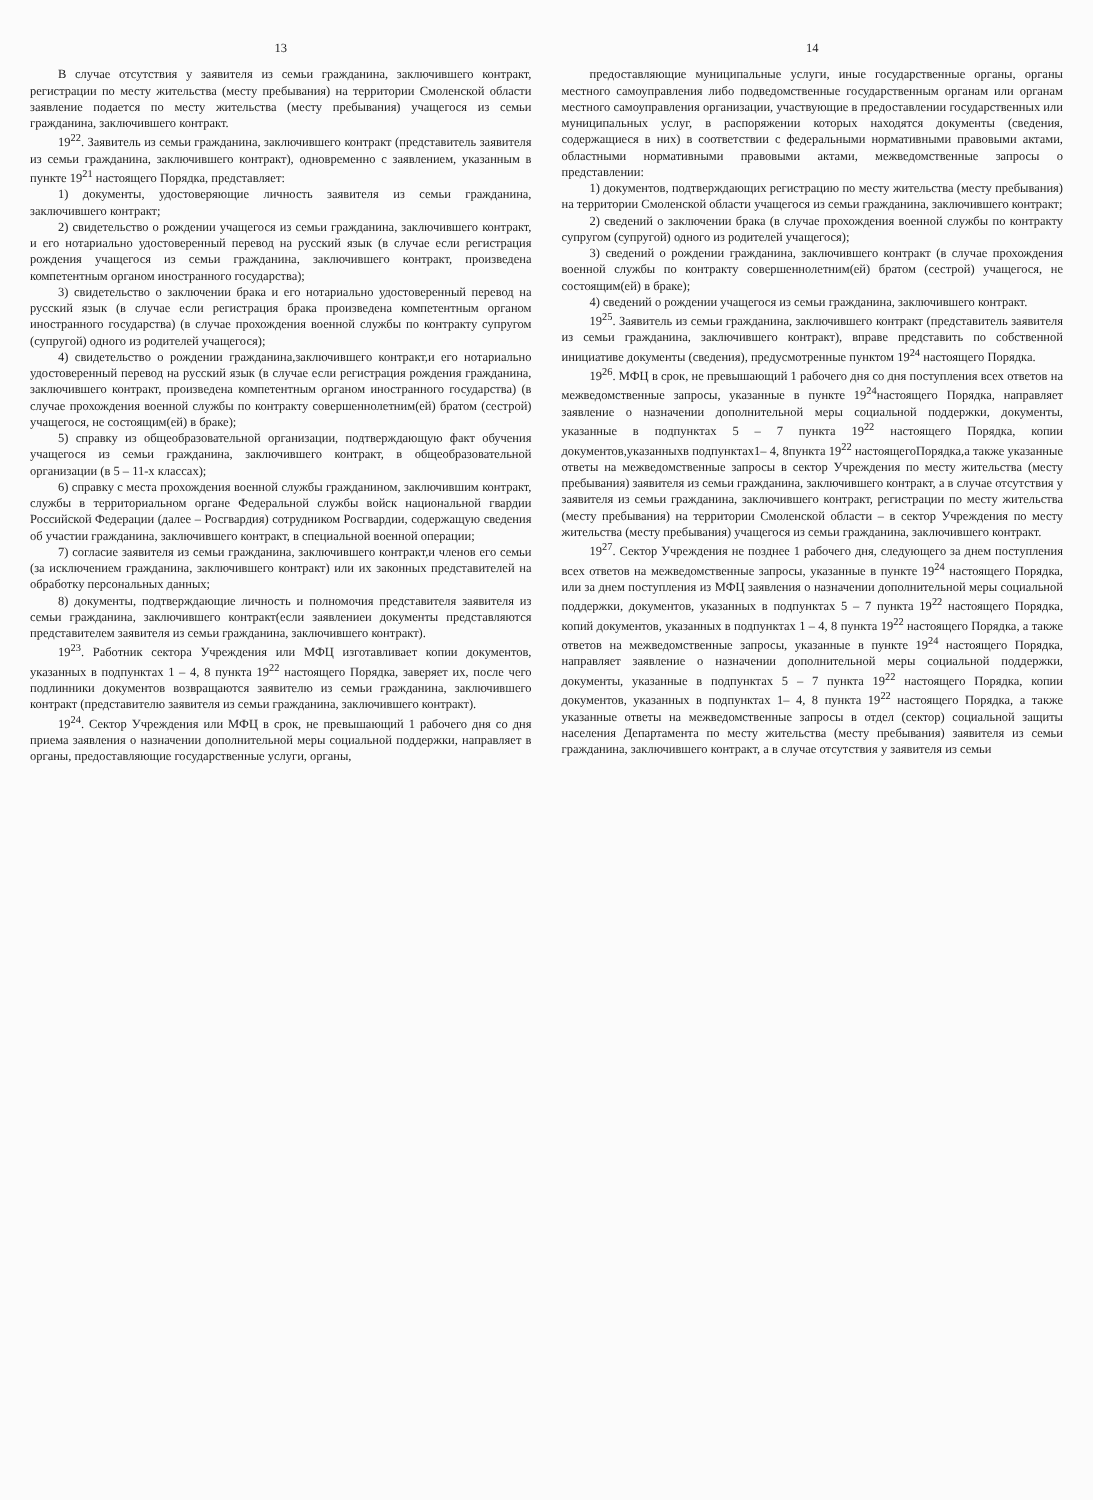13
В случае отсутствия у заявителя из семьи гражданина, заключившего контракт, регистрации по месту жительства (месту пребывания) на территории Смоленской области заявление подается по месту жительства (месту пребывания) учащегося из семьи гражданина, заключившего контракт.
19<sup>22</sup>. Заявитель из семьи гражданина, заключившего контракт (представитель заявителя из семьи гражданина, заключившего контракт), одновременно с заявлением, указанным в пункте 19<sup>21</sup> настоящего Порядка, представляет:
1) документы, удостоверяющие личность заявителя из семьи гражданина, заключившего контракт;
2) свидетельство о рождении учащегося из семьи гражданина, заключившего контракт, и его нотариально удостоверенный перевод на русский язык (в случае если регистрация рождения учащегося из семьи гражданина, заключившего контракт, произведена компетентным органом иностранного государства);
3) свидетельство о заключении брака и его нотариально удостоверенный перевод на русский язык (в случае если регистрация брака произведена компетентным органом иностранного государства) (в случае прохождения военной службы по контракту супругом (супругой) одного из родителей учащегося);
4) свидетельство о рождении гражданина,заключившего контракт,и его нотариально удостоверенный перевод на русский язык (в случае если регистрация рождения гражданина, заключившего контракт, произведена компетентным органом иностранного государства) (в случае прохождения военной службы по контракту совершеннолетним(ей) братом (сестрой) учащегося, не состоящим(ей) в браке);
5) справку из общеобразовательной организации, подтверждающую факт обучения учащегося из семьи гражданина, заключившего контракт, в общеобразовательной организации (в 5 – 11-х классах);
6) справку с места прохождения военной службы гражданином, заключившим контракт, службы в территориальном органе Федеральной службы войск национальной гвардии Российской Федерации (далее – Росгвардия) сотрудником Росгвардии, содержащую сведения об участии гражданина, заключившего контракт, в специальной военной операции;
7) согласие заявителя из семьи гражданина, заключившего контракт,и членов его семьи (за исключением гражданина, заключившего контракт) или их законных представителей на обработку персональных данных;
8) документы, подтверждающие личность и полномочия представителя заявителя из семьи гражданина, заключившего контракт(если заявлениеи документы представляются представителем заявителя из семьи гражданина, заключившего контракт).
19<sup>23</sup>. Работник сектора Учреждения или МФЦ изготавливает копии документов, указанных в подпунктах 1 – 4, 8 пункта 19<sup>22</sup> настоящего Порядка, заверяет их, после чего подлинники документов возвращаются заявителю из семьи гражданина, заключившего контракт (представителю заявителя из семьи гражданина, заключившего контракт).
19<sup>24</sup>. Сектор Учреждения или МФЦ в срок, не превышающий 1 рабочего дня со дня приема заявления о назначении дополнительной меры социальной поддержки, направляет в органы, предоставляющие государственные услуги, органы,
14
предоставляющие муниципальные услуги, иные государственные органы, органы местного самоуправления либо подведомственные государственным органам или органам местного самоуправления организации, участвующие в предоставлении государственных или муниципальных услуг, в распоряжении которых находятся документы (сведения, содержащиеся в них) в соответствии с федеральными нормативными правовыми актами, областными нормативными правовыми актами, межведомственные запросы о представлении:
1) документов, подтверждающих регистрацию по месту жительства (месту пребывания) на территории Смоленской области учащегося из семьи гражданина, заключившего контракт;
2) сведений о заключении брака (в случае прохождения военной службы по контракту супругом (супругой) одного из родителей учащегося);
3) сведений о рождении гражданина, заключившего контракт (в случае прохождения военной службы по контракту совершеннолетним(ей) братом (сестрой) учащегося, не состоящим(ей) в браке);
4) сведений о рождении учащегося из семьи гражданина, заключившего контракт.
19<sup>25</sup>. Заявитель из семьи гражданина, заключившего контракт (представитель заявителя из семьи гражданина, заключившего контракт), вправе представить по собственной инициативе документы (сведения), предусмотренные пунктом 19<sup>24</sup> настоящего Порядка.
19<sup>26</sup>. МФЦ в срок, не превышающий 1 рабочего дня со дня поступления всех ответов на межведомственные запросы, указанные в пункте 19<sup>24</sup>настоящего Порядка, направляет заявление о назначении дополнительной меры социальной поддержки, документы, указанные в подпунктах 5 – 7 пункта 19<sup>22</sup> настоящего Порядка, копии документов,указанныхв подпунктах1– 4, 8пункта 19<sup>22</sup> настоящегоПорядка,а также указанные ответы на межведомственные запросы в сектор Учреждения по месту жительства (месту пребывания) заявителя из семьи гражданина, заключившего контракт, а в случае отсутствия у заявителя из семьи гражданина, заключившего контракт, регистрации по месту жительства (месту пребывания) на территории Смоленской области – в сектор Учреждения по месту жительства (месту пребывания) учащегося из семьи гражданина, заключившего контракт.
19<sup>27</sup>. Сектор Учреждения не позднее 1 рабочего дня, следующего за днем поступления всех ответов на межведомственные запросы, указанные в пункте 19<sup>24</sup> настоящего Порядка, или за днем поступления из МФЦ заявления о назначении дополнительной меры социальной поддержки, документов, указанных в подпунктах 5 – 7 пункта 19<sup>22</sup> настоящего Порядка, копий документов, указанных в подпунктах 1 – 4, 8 пункта 19<sup>22</sup> настоящего Порядка, а также ответов на межведомственные запросы, указанные в пункте 19<sup>24</sup> настоящего Порядка, направляет заявление о назначении дополнительной меры социальной поддержки, документы, указанные в подпунктах 5 – 7 пункта 19<sup>22</sup> настоящего Порядка, копии документов, указанных в подпунктах 1– 4, 8 пункта 19<sup>22</sup> настоящего Порядка, а также указанные ответы на межведомственные запросы в отдел (сектор) социальной защиты населения Департамента по месту жительства (месту пребывания) заявителя из семьи гражданина, заключившего контракт, а в случае отсутствия у заявителя из семьи